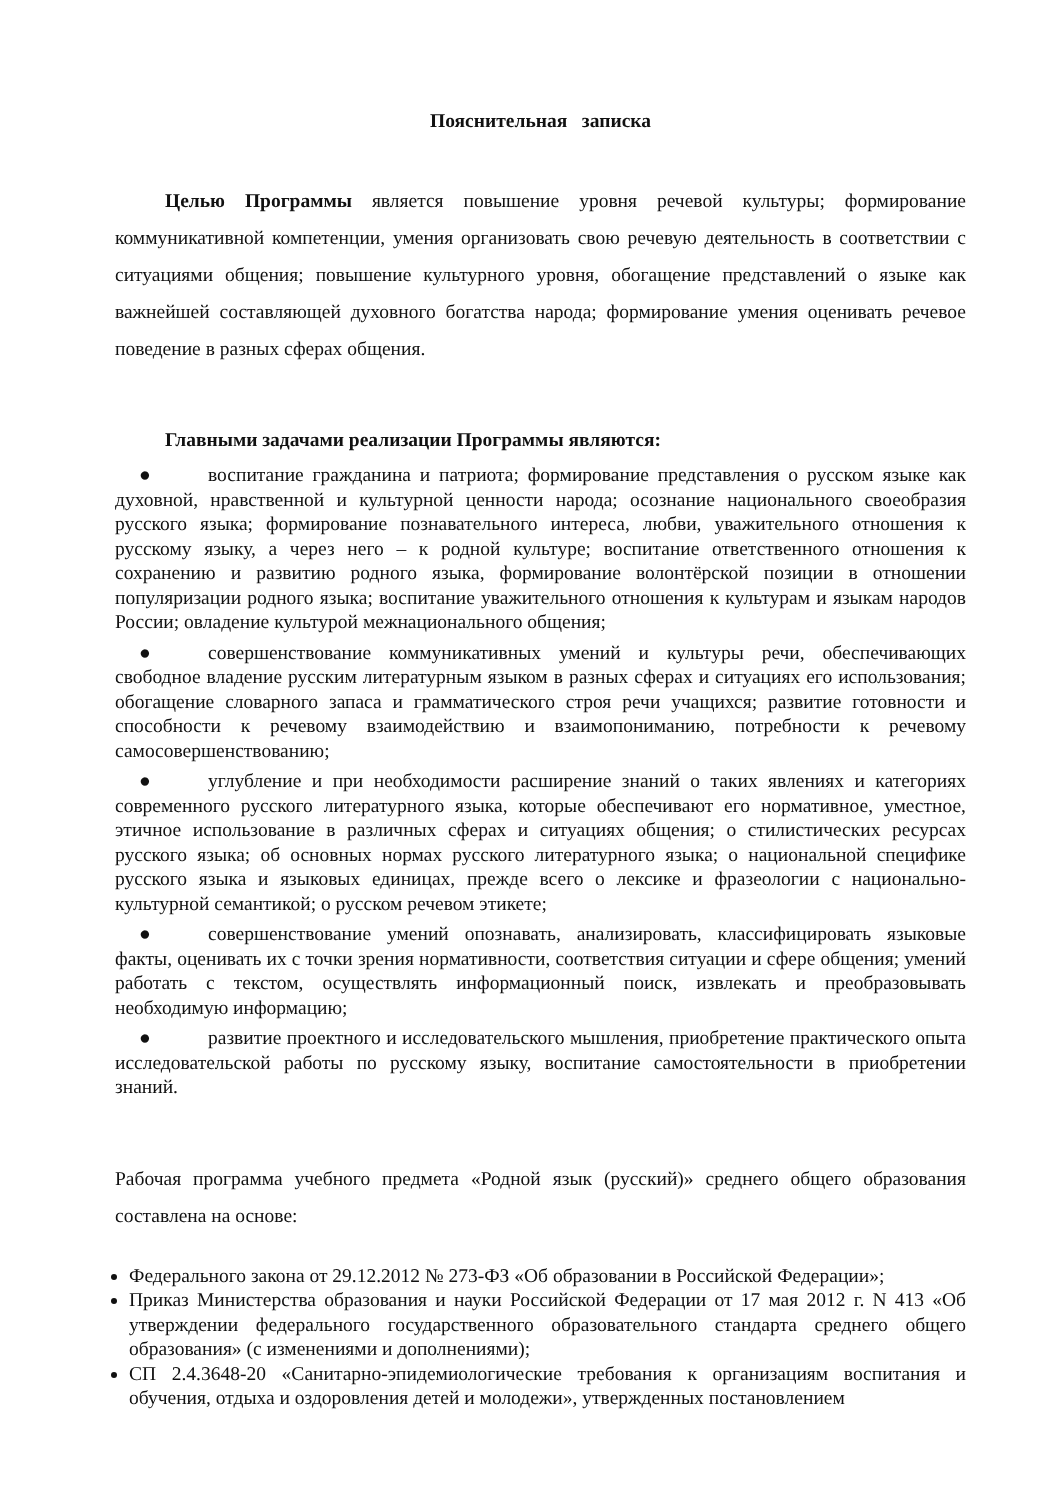Пояснительная записка
Целью Программы является повышение уровня речевой культуры; формирование коммуникативной компетенции, умения организовать свою речевую деятельность в соответствии с ситуациями общения; повышение культурного уровня, обогащение представлений о языке как важнейшей составляющей духовного богатства народа; формирование умения оценивать речевое поведение в разных сферах общения.
Главными задачами реализации Программы являются:
● воспитание гражданина и патриота; формирование представления о русском языке как духовной, нравственной и культурной ценности народа; осознание национального своеобразия русского языка; формирование познавательного интереса, любви, уважительного отношения к русскому языку, а через него – к родной культуре; воспитание ответственного отношения к сохранению и развитию родного языка, формирование волонтёрской позиции в отношении популяризации родного языка; воспитание уважительного отношения к культурам и языкам народов России; овладение культурой межнационального общения;
● совершенствование коммуникативных умений и культуры речи, обеспечивающих свободное владение русским литературным языком в разных сферах и ситуациях его использования; обогащение словарного запаса и грамматического строя речи учащихся; развитие готовности и способности к речевому взаимодействию и взаимопониманию, потребности к речевому самосовершенствованию;
● углубление и при необходимости расширение знаний о таких явлениях и категориях современного русского литературного языка, которые обеспечивают его нормативное, уместное, этичное использование в различных сферах и ситуациях общения; о стилистических ресурсах русского языка; об основных нормах русского литературного языка; о национальной специфике русского языка и языковых единицах, прежде всего о лексике и фразеологии с национально-культурной семантикой; о русском речевом этикете;
● совершенствование умений опознавать, анализировать, классифицировать языковые факты, оценивать их с точки зрения нормативности, соответствия ситуации и сфере общения; умений работать с текстом, осуществлять информационный поиск, извлекать и преобразовывать необходимую информацию;
● развитие проектного и исследовательского мышления, приобретение практического опыта исследовательской работы по русскому языку, воспитание самостоятельности в приобретении знаний.
Рабочая программа учебного предмета «Родной язык (русский)» среднего общего образования составлена на основе:
Федерального закона от 29.12.2012 № 273-ФЗ «Об образовании в Российской Федерации»;
Приказ Министерства образования и науки Российской Федерации от 17 мая 2012 г. N 413 «Об утверждении федерального государственного образовательного стандарта среднего общего образования» (с изменениями и дополнениями);
СП 2.4.3648-20 «Санитарно-эпидемиологические требования к организациям воспитания и обучения, отдыха и оздоровления детей и молодежи», утвержденных постановлением